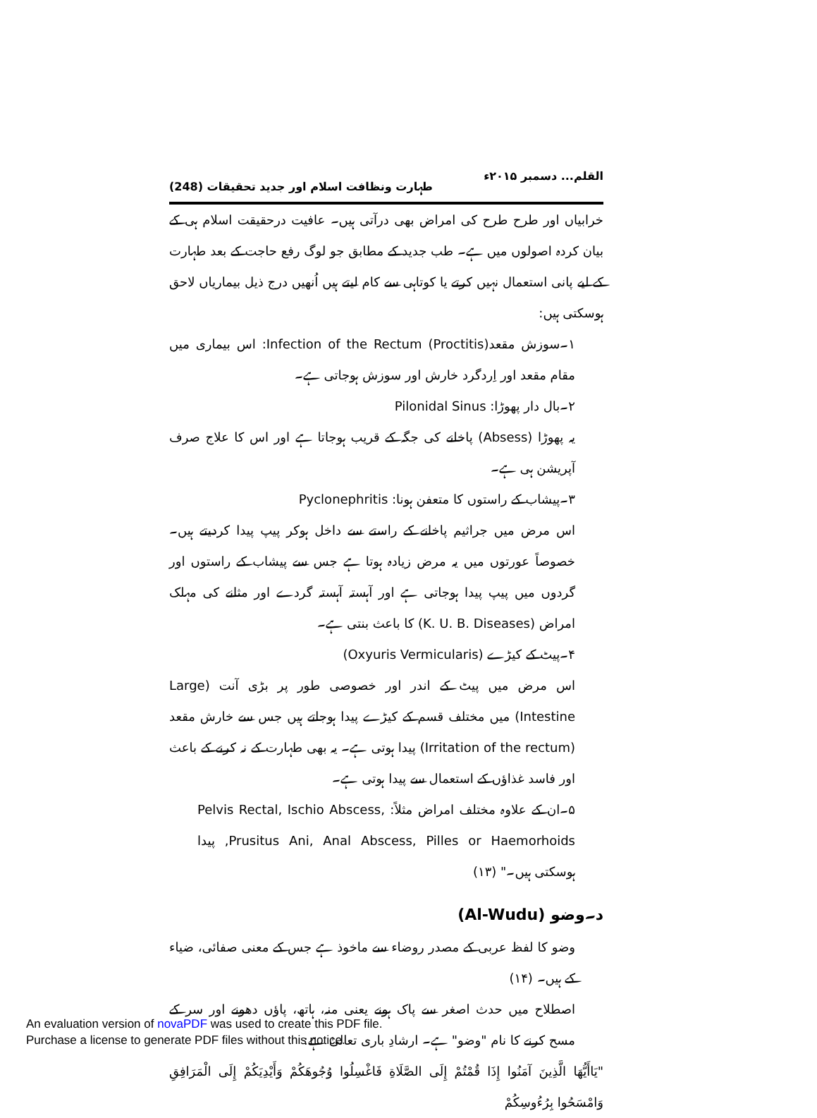القلم... دسمبر ۲۰۱۵ء طہارت ونظافت اسلام اور جدید تحقیقات (248)
خرابیاں اور طرح طرح کی امراض بھی درآتی ہیں۔ عافیت درحقیقت اسلام ہی کے بیان کردہ اصولوں میں ہے۔ طب جدید کے مطابق جو لوگ رفع حاجت کے بعد طہارت کے لیے پانی استعمال نہیں کرتے یا کوتاہی سے کام لیتے ہیں اُنھیں درج ذیل بیماریاں لاحق ہوسکتی ہیں:
۱۔سوزش مقعد(Infection of the Rectum (Proctitis: اس بیماری میں مقام مقعد اور اِردگرد خارش اور سوزش ہوجاتی ہے۔
۲۔بال دار پھوڑا: Pilonidal Sinus
یہ پھوڑا (Absess) پاخانے کی جگہ کے قریب ہوجاتا ہے اور اس کا علاج صرف آپریشن ہی ہے۔
۳۔پیشاب کے راستوں کا متعفن ہونا: Pyclonephritis
اس مرض میں جراثیم پاخانے کے راستے سے داخل ہوکر پیپ پیدا کردیتے ہیں۔ خصوصاً عورتوں میں یہ مرض زیادہ ہوتا ہے جس سے پیشاب کے راستوں اور گردوں میں پیپ پیدا ہوجاتی ہے اور آہستہ آہستہ گردے اور مثانے کی مہلک امراض (K. U. B. Diseases) کا باعث بنتی ہے۔
۴۔پیٹ کے کیڑے (Oxyuris Vermicularis)
اس مرض میں پیٹ کے اندر اور خصوصی طور پر بڑی آنت (Large Intestine) میں مختلف قسم کے کیڑے پیدا ہوجاتے ہیں جس سے خارش مقعد (Irritation of the rectum) پیدا ہوتی ہے۔ یہ بھی طہارت کے نہ کرنے کے باعث اور فاسد غذاؤں کے استعمال سے پیدا ہوتی ہے۔
۵۔ان کے علاوہ مختلف امراض مثلاً: Pelvis Rectal, Ischio Abscess, Prusitus Ani, Anal Abscess, Pilles or Haemorhoids, پیدا ہوسکتی ہیں۔" (۱۳)
د۔وضو (Al-Wudu)
وضو کا لفظ عربی کے مصدر روضاء سے ماخوذ ہے جس کے معنی صفائی، ضیاء کے ہیں۔ (۱۴)
اصطلاح میں حدث اصغر سے پاک ہونے یعنی منہ، ہاتھ، پاؤں دھونے اور سر کے مسح کرنے کا نام "وضو" ہے۔ ارشادِ باری تعالیٰ ہے:
"يَاأَيُّهَا الَّذِينَ آمَنُوا إِذَا قُمْتُمْ إِلَى الصَّلَاةِ فَاغْسِلُوا وُجُوهَكُمْ وَأَيْدِيَكُمْ إِلَى الْمَرَافِقِ وَامْسَحُوا بِرُءُوسِكُمْ
An evaluation version of novaPDF was used to create this PDF file.
Purchase a license to generate PDF files without this notice.